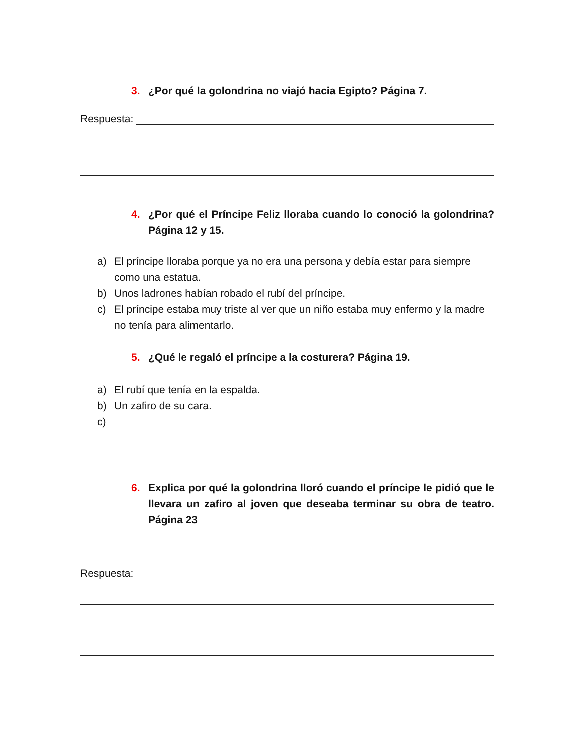3. ¿Por qué la golondrina no viajó hacia Egipto? Página 7.
Respuesta:
4. ¿Por qué el Príncipe Feliz lloraba cuando lo conoció la golondrina? Página 12 y 15.
a) El príncipe lloraba porque ya no era una persona y debía estar para siempre como una estatua.
b) Unos ladrones habían robado el rubí del príncipe.
c) El príncipe estaba muy triste al ver que un niño estaba muy enfermo y la madre no tenía para alimentarlo.
5. ¿Qué le regaló el príncipe a la costurera? Página 19.
a) El rubí que tenía en la espalda.
b) Un zafiro de su cara.
c)
6. Explica por qué la golondrina lloró cuando el príncipe le pidió que le llevara un zafiro al joven que deseaba terminar su obra de teatro. Página 23
Respuesta: